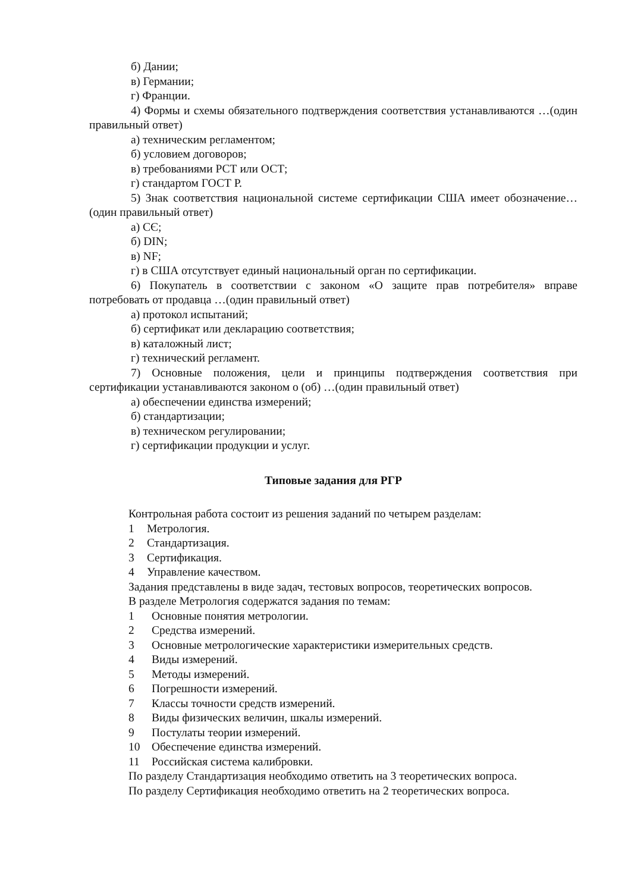б) Дании;
в) Германии;
г) Франции.
4) Формы и схемы обязательного подтверждения соответствия устанавливаются …(один правильный ответ)
а) техническим регламентом;
б) условием договоров;
в) требованиями РСТ или ОСТ;
г) стандартом ГОСТ Р.
5) Знак соответствия национальной системе сертификации США имеет обозначение…(один правильный ответ)
а) CЄ;
б) DIN;
в) NF;
г) в США отсутствует единый национальный орган по сертификации.
6) Покупатель в соответствии с законом «О защите прав потребителя» вправе потребовать от продавца …(один правильный ответ)
а) протокол испытаний;
б) сертификат или декларацию соответствия;
в) каталожный лист;
г) технический регламент.
7) Основные положения, цели и принципы подтверждения соответствия при сертификации устанавливаются законом о (об) …(один правильный ответ)
а) обеспечении единства измерений;
б) стандартизации;
в) техническом регулировании;
г) сертификации продукции и услуг.
Типовые задания для РГР
Контрольная работа состоит из решения заданий по четырем разделам:
1 Метрология.
2 Стандартизация.
3 Сертификация.
4 Управление качеством.
Задания представлены в виде задач, тестовых вопросов, теоретических вопросов.
В разделе Метрология содержатся задания по темам:
1 Основные понятия метрологии.
2 Средства измерений.
3 Основные метрологические характеристики измерительных средств.
4 Виды измерений.
5 Методы измерений.
6 Погрешности измерений.
7 Классы точности средств измерений.
8 Виды физических величин, шкалы измерений.
9 Постулаты теории измерений.
10 Обеспечение единства измерений.
11 Российская система калибровки.
По разделу Стандартизация необходимо ответить на 3 теоретических вопроса.
По разделу Сертификация необходимо ответить на 2 теоретических вопроса.